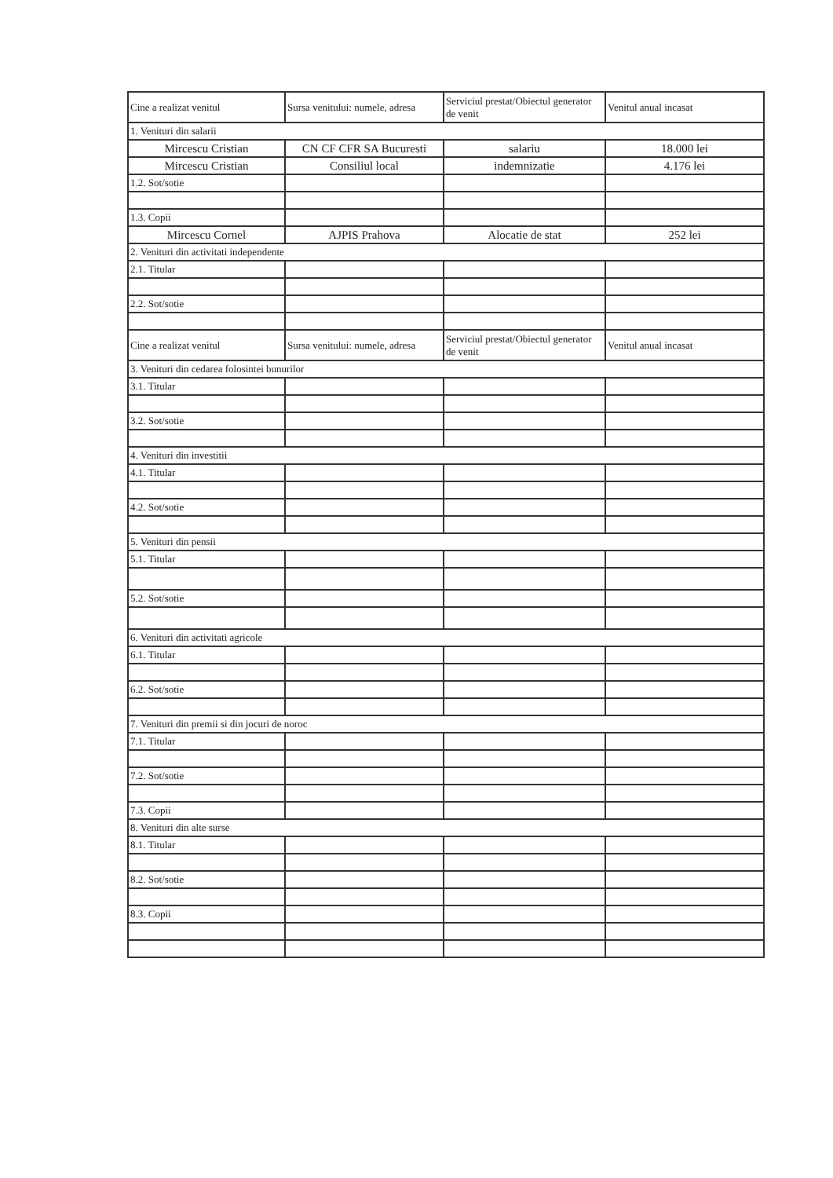| Cine a realizat venitul | Sursa venitului: numele, adresa | Serviciul prestat/Obiectul generator de venit | Venitul anual incasat |
| --- | --- | --- | --- |
| 1. Venituri din salarii | | | |
| Mircescu Cristian | CN CF CFR SA Bucuresti | salariu | 18.000 lei |
| Mircescu Cristian | Consiliul local | indemnizatie | 4.176 lei |
| 1.2. Sot/sotie | | | |
| 1.3. Copii | | | |
| Mircescu Cornel | AJPIS Prahova | Alocatie de stat | 252 lei |
| 2. Venituri din activitati independente | | | |
| 2.1. Titular | | | |
| 2.2. Sot/sotie | | | |
| Cine a realizat venitul | Sursa venitului: numele, adresa | Serviciul prestat/Obiectul generator de venit | Venitul anual incasat |
| 3. Venituri din cedarea folosintei bunurilor | | | |
| 3.1. Titular | | | |
| 3.2. Sot/sotie | | | |
| 4. Venituri din investitii | | | |
| 4.1. Titular | | | |
| 4.2. Sot/sotie | | | |
| 5. Venituri din pensii | | | |
| 5.1. Titular | | | |
| 5.2. Sot/sotie | | | |
| 6. Venituri din activitati agricole | | | |
| 6.1. Titular | | | |
| 6.2. Sot/sotie | | | |
| 7. Venituri din premii si din jocuri de noroc | | | |
| 7.1. Titular | | | |
| 7.2. Sot/sotie | | | |
| 7.3. Copii | | | |
| 8. Venituri din alte surse | | | |
| 8.1. Titular | | | |
| 8.2. Sot/sotie | | | |
| 8.3. Copii | | | |